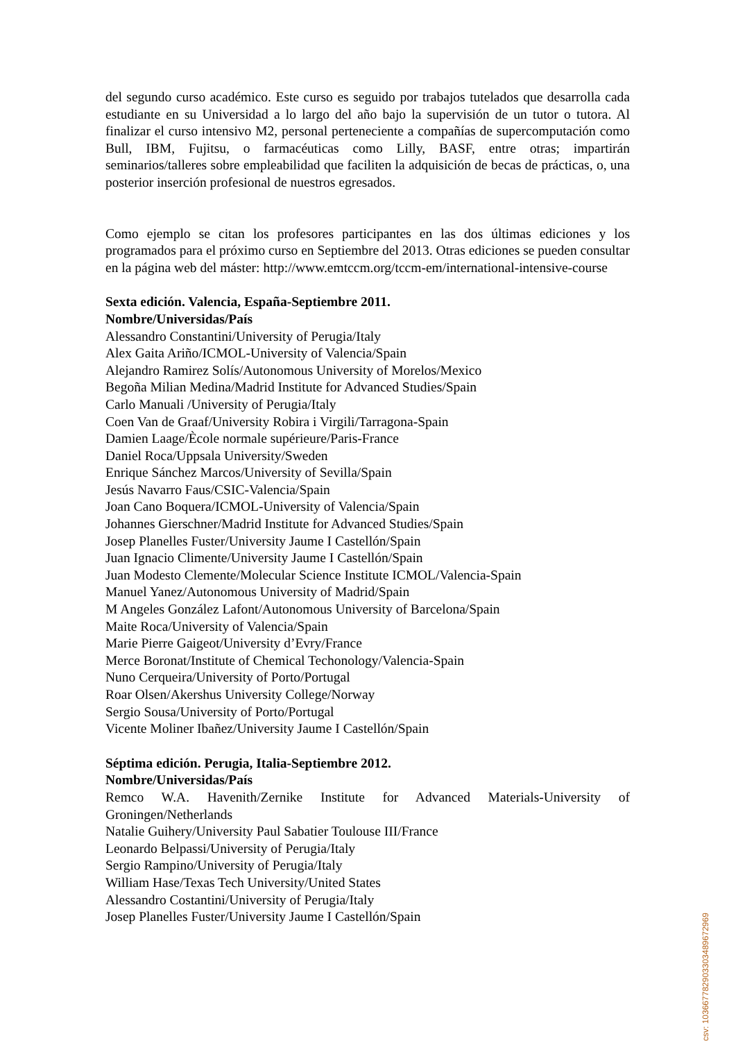del segundo curso académico. Este curso es seguido por trabajos tutelados que desarrolla cada estudiante en su Universidad a lo largo del año bajo la supervisión de un tutor o tutora. Al finalizar el curso intensivo M2, personal perteneciente a compañías de supercomputación como Bull, IBM, Fujitsu, o farmacéuticas como Lilly, BASF, entre otras; impartirán seminarios/talleres sobre empleabilidad que faciliten la adquisición de becas de prácticas, o, una posterior inserción profesional de nuestros egresados.
Como ejemplo se citan los profesores participantes en las dos últimas ediciones y los programados para el próximo curso en Septiembre del 2013. Otras ediciones se pueden consultar en la página web del máster: http://www.emtccm.org/tccm-em/international-intensive-course
Sexta edición. Valencia, España-Septiembre 2011.
Nombre/Universidas/País
Alessandro Constantini/University of Perugia/Italy
Alex Gaita Ariño/ICMOL-University of Valencia/Spain
Alejandro Ramirez Solís/Autonomous University of Morelos/Mexico
Begoña Milian Medina/Madrid Institute for Advanced Studies/Spain
Carlo Manuali /University of Perugia/Italy
Coen Van de Graaf/University Robira i Virgili/Tarragona-Spain
Damien Laage/Ècole normale supérieure/Paris-France
Daniel Roca/Uppsala University/Sweden
Enrique Sánchez Marcos/University of Sevilla/Spain
Jesús Navarro Faus/CSIC-Valencia/Spain
Joan Cano Boquera/ICMOL-University of Valencia/Spain
Johannes Gierschner/Madrid Institute for Advanced Studies/Spain
Josep Planelles Fuster/University Jaume I Castellón/Spain
Juan Ignacio Climente/University Jaume I Castellón/Spain
Juan Modesto Clemente/Molecular Science Institute ICMOL/Valencia-Spain
Manuel Yanez/Autonomous University of Madrid/Spain
M Angeles González Lafont/Autonomous University of Barcelona/Spain
Maite Roca/University of Valencia/Spain
Marie Pierre Gaigeot/University d’Evry/France
Merce Boronat/Institute of Chemical Techonology/Valencia-Spain
Nuno Cerqueira/University of Porto/Portugal
Roar Olsen/Akershus University College/Norway
Sergio Sousa/University of Porto/Portugal
Vicente Moliner Ibañez/University Jaume I Castellón/Spain
Séptima edición. Perugia, Italia-Septiembre 2012.
Nombre/Universidas/País
Remco W.A. Havenith/Zernike Institute for Advanced Materials-University of Groningen/Netherlands
Natalie Guihery/University Paul Sabatier Toulouse III/France
Leonardo Belpassi/University of Perugia/Italy
Sergio Rampino/University of Perugia/Italy
William Hase/Texas Tech University/United States
Alessandro Costantini/University of Perugia/Italy
Josep Planelles Fuster/University Jaume I Castellón/Spain
csv: 103667782903303489672969